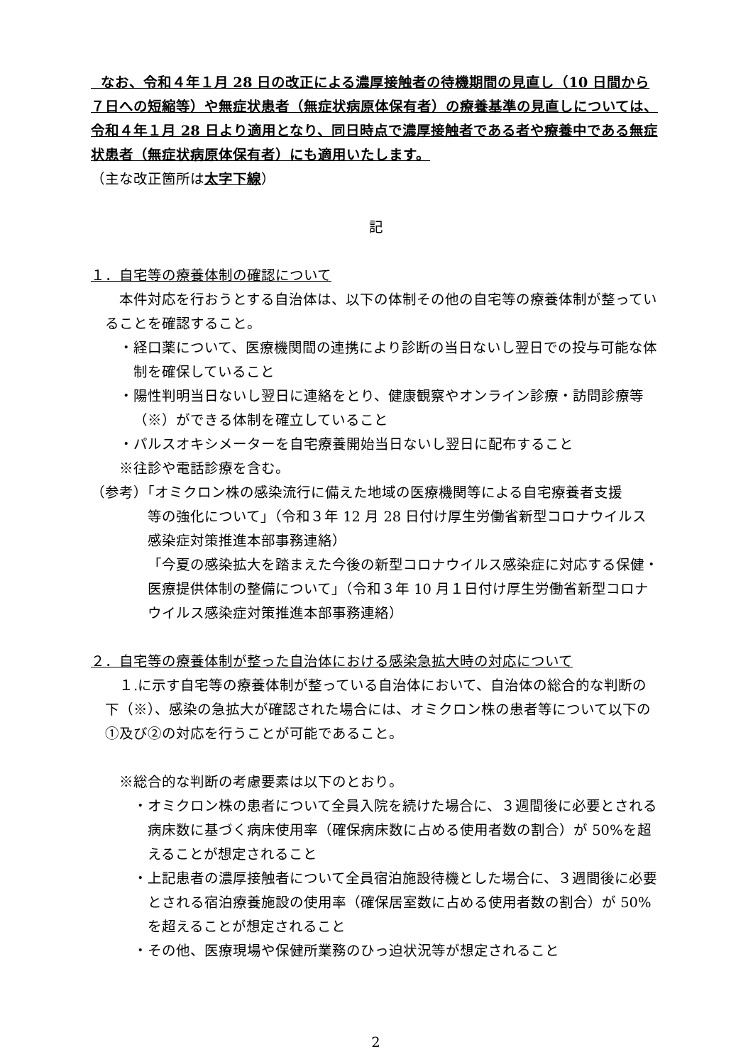なお、令和４年１月 28 日の改正による濃厚接触者の待機期間の見直し（10 日間から７日への短縮等）や無症状患者（無症状病原体保有者）の療養基準の見直しについては、令和４年１月 28 日より適用となり、同日時点で濃厚接触者である者や療養中である無症状患者（無症状病原体保有者）にも適用いたします。
（主な改正箇所は太字下線）
記
１．自宅等の療養体制の確認について
本件対応を行おうとする自治体は、以下の体制その他の自宅等の療養体制が整っていることを確認すること。
・経口薬について、医療機関間の連携により診断の当日ないし翌日での投与可能な体制を確保していること
・陽性判明当日ないし翌日に連絡をとり、健康観察やオンライン診療・訪問診療等（※）ができる体制を確立していること
・パルスオキシメーターを自宅療養開始当日ないし翌日に配布すること
※往診や電話診療を含む。
（参考）「オミクロン株の感染流行に備えた地域の医療機関等による自宅療養者支援
等の強化について」（令和３年 12 月 28 日付け厚生労働省新型コロナウイルス感染症対策推進本部事務連絡）
「今夏の感染拡大を踏まえた今後の新型コロナウイルス感染症に対応する保健・医療提供体制の整備について」（令和３年 10 月１日付け厚生労働省新型コロナウイルス感染症対策推進本部事務連絡）
２．自宅等の療養体制が整った自治体における感染急拡大時の対応について
１.に示す自宅等の療養体制が整っている自治体において、自治体の総合的な判断の下（※）、感染の急拡大が確認された場合には、オミクロン株の患者等について以下の①及び②の対応を行うことが可能であること。
※総合的な判断の考慮要素は以下のとおり。
・オミクロン株の患者について全員入院を続けた場合に、３週間後に必要とされる病床数に基づく病床使用率（確保病床数に占める使用者数の割合）が 50%を超えることが想定されること
・上記患者の濃厚接触者について全員宿泊施設待機とした場合に、３週間後に必要とされる宿泊療養施設の使用率（確保居室数に占める使用者数の割合）が 50%を超えることが想定されること
・その他、医療現場や保健所業務のひっ迫状況等が想定されること
2